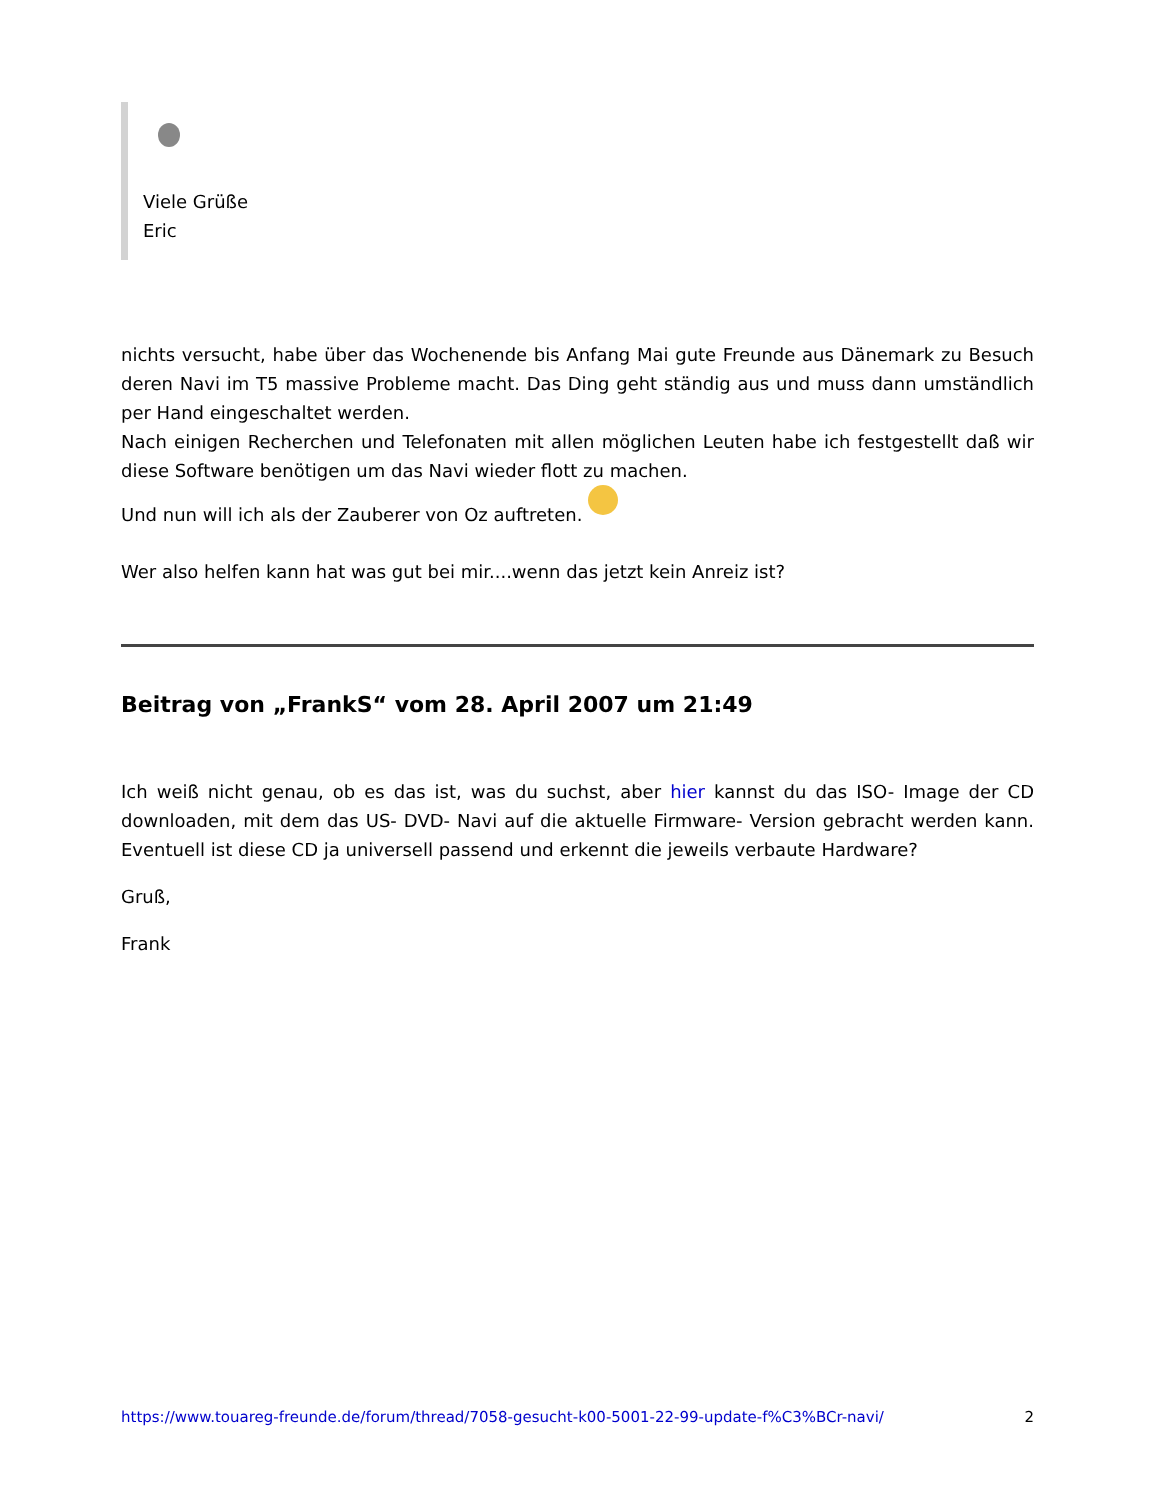Viele Grüße
Eric
nichts versucht, habe über das Wochenende bis Anfang Mai gute Freunde aus Dänemark zu Besuch deren Navi im T5 massive Probleme macht. Das Ding geht ständig aus und muss dann umständlich per Hand eingeschaltet werden.
Nach einigen Recherchen und Telefonaten mit allen möglichen Leuten habe ich festgestellt daß wir diese Software benötigen um das Navi wieder flott zu machen.
Und nun will ich als der Zauberer von Oz auftreten.
Wer also helfen kann hat was gut bei mir....wenn das jetzt kein Anreiz ist?
Beitrag von „FrankS“ vom 28. April 2007 um 21:49
Ich weiß nicht genau, ob es das ist, was du suchst, aber hier kannst du das ISO- Image der CD downloaden, mit dem das US- DVD- Navi auf die aktuelle Firmware- Version gebracht werden kann. Eventuell ist diese CD ja universell passend und erkennt die jeweils verbaute Hardware?
Gruß,
Frank
https://www.touareg-freunde.de/forum/thread/7058-gesucht-k00-5001-22-99-update-f%C3%BCr-navi/ 2